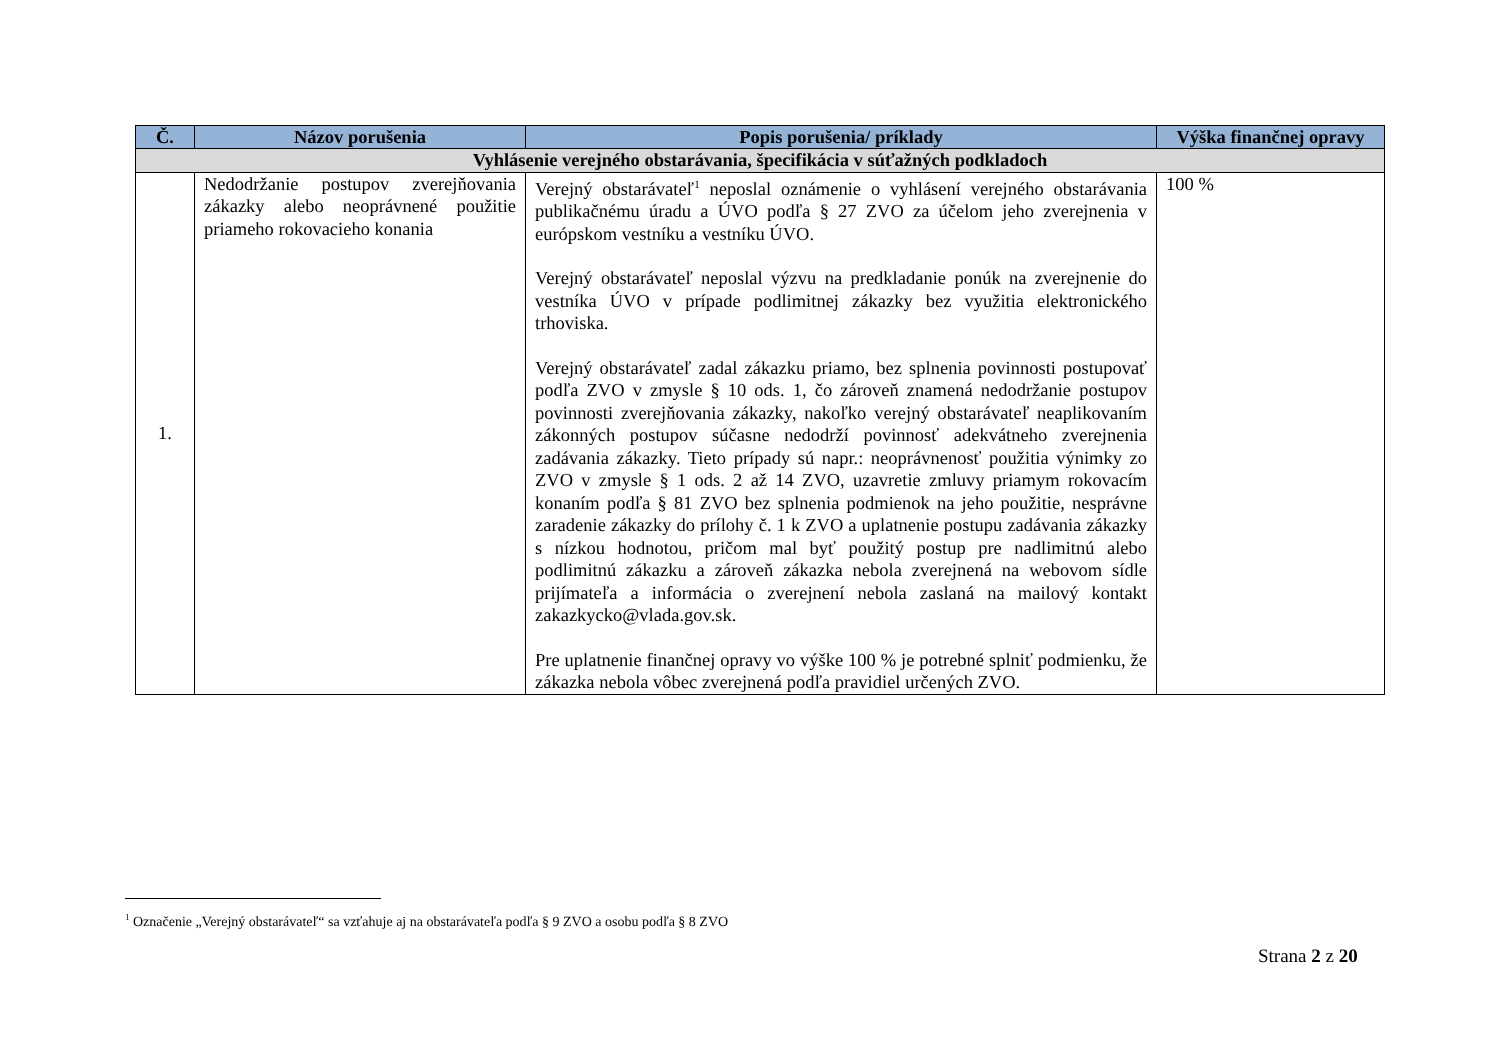| Č. | Názov porušenia | Popis porušenia/ príklady | Výška finančnej opravy |
| --- | --- | --- | --- |
| Vyhlásenie verejného obstarávania, špecifikácia v súťažných podkladoch | | | |
| 1. | Nedodržanie postupov zverejňovania zákazky alebo neoprávnené použitie priameho rokovacieho konania | Verejný obstarávateľ<sup>1</sup> neposlal oznámenie o vyhlásení verejného obstarávania publikačnému úradu a ÚVO podľa § 27 ZVO za účelom jeho zverejnenia v európskom vestníku a vestníku ÚVO. Verejný obstarávateľ neposlal výzvu na predkladanie ponúk na zverejnenie do vestníka ÚVO v prípade podlimitnej zákazky bez využitia elektronického trhoviska. Verejný obstarávateľ zadal zákazku priamo, bez splnenia povinnosti postupovať podľa ZVO v zmysle § 10 ods. 1, čo zároveň znamená nedodržanie postupov povinnosti zverejňovania zákazky, nakoľko verejný obstarávateľ neaplikovaním zákonných postupov súčasne nedodrží povinnosť adekvátneho zverejnenia zadávania zákazky. Tieto prípady sú napr.: neoprávnenosť použitia výnimky zo ZVO v zmysle § 1 ods. 2 až 14 ZVO, uzavretie zmluvy priamym rokovacím konaním podľa § 81 ZVO bez splnenia podmienok na jeho použitie, nesprávne zaradenie zákazky do prílohy č. 1 k ZVO a uplatnenie postupu zadávania zákazky s nízkou hodnotou, pričom mal byť použitý postup pre nadlimitnú alebo podlimitnú zákazku a zároveň zákazka nebola zverejnená na webovom sídle prijímateľa a informácia o zverejnení nebola zaslaná na mailový kontakt zakazkycko@vlada.gov.sk. Pre uplatnenie finančnej opravy vo výške 100 % je potrebné splniť podmienku, že zákazka nebola vôbec zverejnená podľa pravidiel určených ZVO. | 100 % |
<sup>1</sup> Označenie „Verejný obstarávateľ“ sa vzťahuje aj na obstarávateľa podľa § 9 ZVO a osobu podľa § 8 ZVO
Strana 2 z 20